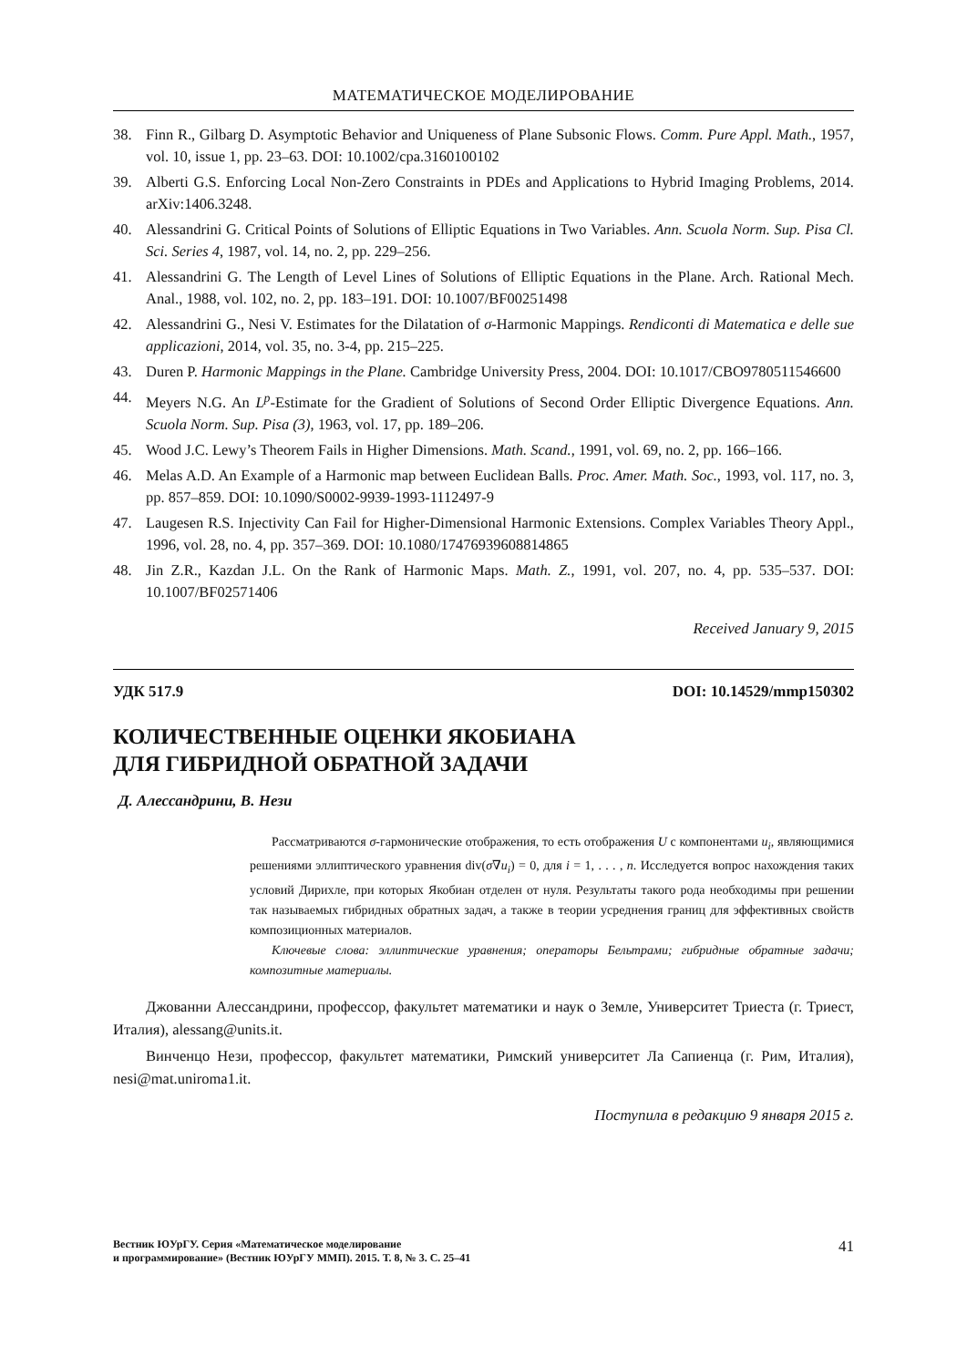МАТЕМАТИЧЕСКОЕ МОДЕЛИРОВАНИЕ
38. Finn R., Gilbarg D. Asymptotic Behavior and Uniqueness of Plane Subsonic Flows. Comm. Pure Appl. Math., 1957, vol. 10, issue 1, pp. 23–63. DOI: 10.1002/cpa.3160100102
39. Alberti G.S. Enforcing Local Non-Zero Constraints in PDEs and Applications to Hybrid Imaging Problems, 2014. arXiv:1406.3248.
40. Alessandrini G. Critical Points of Solutions of Elliptic Equations in Two Variables. Ann. Scuola Norm. Sup. Pisa Cl. Sci. Series 4, 1987, vol. 14, no. 2, pp. 229–256.
41. Alessandrini G. The Length of Level Lines of Solutions of Elliptic Equations in the Plane. Arch. Rational Mech. Anal., 1988, vol. 102, no. 2, pp. 183–191. DOI: 10.1007/BF00251498
42. Alessandrini G., Nesi V. Estimates for the Dilatation of σ-Harmonic Mappings. Rendiconti di Matematica e delle sue applicazioni, 2014, vol. 35, no. 3-4, pp. 215–225.
43. Duren P. Harmonic Mappings in the Plane. Cambridge University Press, 2004. DOI: 10.1017/CBO9780511546600
44. Meyers N.G. An L<sup>p</sup>-Estimate for the Gradient of Solutions of Second Order Elliptic Divergence Equations. Ann. Scuola Norm. Sup. Pisa (3), 1963, vol. 17, pp. 189–206.
45. Wood J.C. Lewy’s Theorem Fails in Higher Dimensions. Math. Scand., 1991, vol. 69, no. 2, pp. 166–166.
46. Melas A.D. An Example of a Harmonic map between Euclidean Balls. Proc. Amer. Math. Soc., 1993, vol. 117, no. 3, pp. 857–859. DOI: 10.1090/S0002-9939-1993-1112497-9
47. Laugesen R.S. Injectivity Can Fail for Higher-Dimensional Harmonic Extensions. Complex Variables Theory Appl., 1996, vol. 28, no. 4, pp. 357–369. DOI: 10.1080/17476939608814865
48. Jin Z.R., Kazdan J.L. On the Rank of Harmonic Maps. Math. Z., 1991, vol. 207, no. 4, pp. 535–537. DOI: 10.1007/BF02571406
Received January 9, 2015
УДК 517.9 DOI: 10.14529/mmp150302
КОЛИЧЕСТВЕННЫЕ ОЦЕНКИ ЯКОБИАНА
ДЛЯ ГИБРИДНОЙ ОБРАТНОЙ ЗАДАЧИ
Д. Алессандрини, В. Нези
Рассматриваются σ-гармонические отображения, то есть отображения U с компонентами u<sub>i</sub>, являющимися решениями эллиптического уравнения div(σ∇u<sub>i</sub>) = 0, для i = 1, . . . , n. Исследуется вопрос нахождения таких условий Дирихле, при которых Якобиан отделен от нуля. Результаты такого рода необходимы при решении так называемых гибридных обратных задач, а также в теории усреднения границ для эффективных свойств композиционных материалов.
Ключевые слова: эллиптические уравнения; операторы Бельтрами; гибридные обратные задачи; композитные материалы.
Джованни Алессандрини, профессор, факультет математики и наук о Земле, Университет Триеста (г. Триест, Италия), alessang@units.it.
Винченцо Нези, профессор, факультет математики, Римский университет Ла Сапиенца (г. Рим, Италия), nesi@mat.uniroma1.it.
Поступила в редакцию 9 января 2015 г.
Вестник ЮУрГУ. Серия «Математическое моделирование
и программирование» (Вестник ЮУрГУ ММП). 2015. Т. 8, № 3. С. 25–41 41